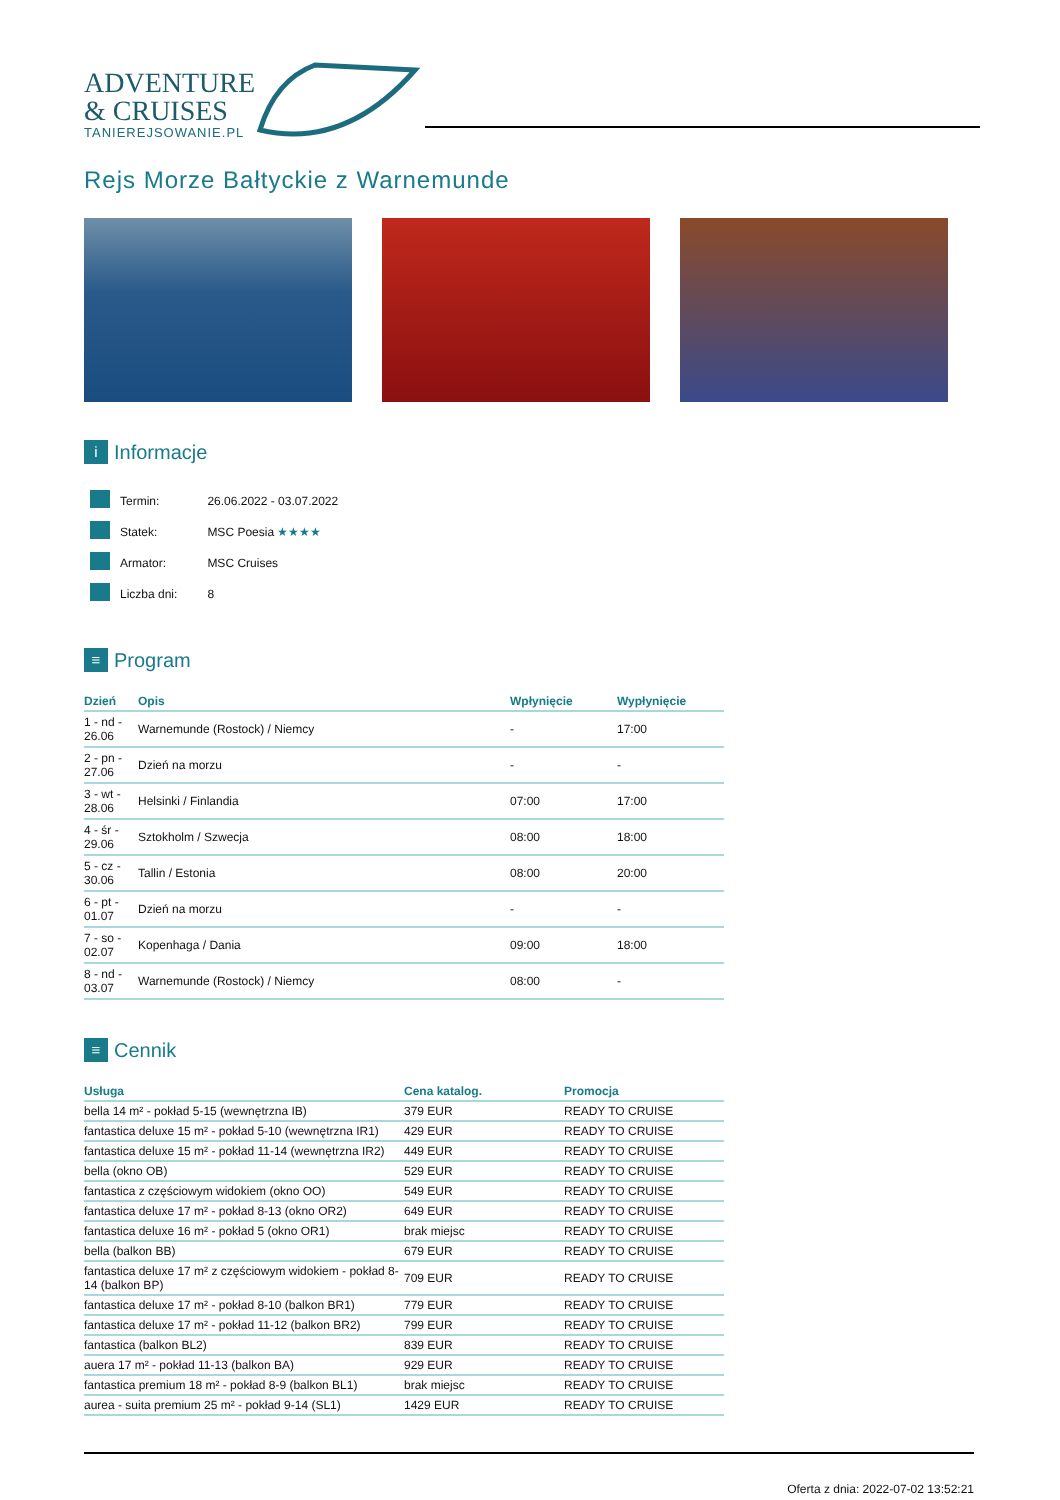ADVENTURE
& CRUISES
TANIEREJSOWANIE.PL
Rejs Morze Bałtyckie z Warnemunde
i Informacje
| | Termin: | 26.06.2022 - 03.07.2022 |
| | Statek: | MSC Poesia ★★★★ |
| | Armator: | MSC Cruises |
| | Liczba dni: | 8 |
≡ Program
| Dzień | Opis | Wpłynięcie | Wypłynięcie |
| --- | --- | --- | --- |
| 1 - nd - 26.06 | Warnemunde (Rostock) / Niemcy | - | 17:00 |
| 2 - pn - 27.06 | Dzień na morzu | - | - |
| 3 - wt - 28.06 | Helsinki / Finlandia | 07:00 | 17:00 |
| 4 - śr - 29.06 | Sztokholm / Szwecja | 08:00 | 18:00 |
| 5 - cz - 30.06 | Tallin / Estonia | 08:00 | 20:00 |
| 6 - pt - 01.07 | Dzień na morzu | - | - |
| 7 - so - 02.07 | Kopenhaga / Dania | 09:00 | 18:00 |
| 8 - nd - 03.07 | Warnemunde (Rostock) / Niemcy | 08:00 | - |
≡ Cennik
| Usługa | Cena katalog. | Promocja |
| --- | --- | --- |
| bella 14 m² - pokład 5-15 (wewnętrzna IB) | 379 EUR | READY TO CRUISE |
| fantastica deluxe 15 m² - pokład 5-10 (wewnętrzna IR1) | 429 EUR | READY TO CRUISE |
| fantastica deluxe 15 m² - pokład 11-14 (wewnętrzna IR2) | 449 EUR | READY TO CRUISE |
| bella (okno OB) | 529 EUR | READY TO CRUISE |
| fantastica z częściowym widokiem (okno OO) | 549 EUR | READY TO CRUISE |
| fantastica deluxe 17 m² - pokład 8-13 (okno OR2) | 649 EUR | READY TO CRUISE |
| fantastica deluxe 16 m² - pokład 5 (okno OR1) | brak miejsc | READY TO CRUISE |
| bella (balkon BB) | 679 EUR | READY TO CRUISE |
| fantastica deluxe 17 m² z częściowym widokiem - pokład 8-14 (balkon BP) | 709 EUR | READY TO CRUISE |
| fantastica deluxe 17 m² - pokład 8-10 (balkon BR1) | 779 EUR | READY TO CRUISE |
| fantastica deluxe 17 m² - pokład 11-12 (balkon BR2) | 799 EUR | READY TO CRUISE |
| fantastica (balkon BL2) | 839 EUR | READY TO CRUISE |
| auera 17 m² - pokład 11-13 (balkon BA) | 929 EUR | READY TO CRUISE |
| fantastica premium 18 m² - pokład 8-9 (balkon BL1) | brak miejsc | READY TO CRUISE |
| aurea - suita premium 25 m² - pokład 9-14 (SL1) | 1429 EUR | READY TO CRUISE |
Oferta z dnia: 2022-07-02 13:52:21